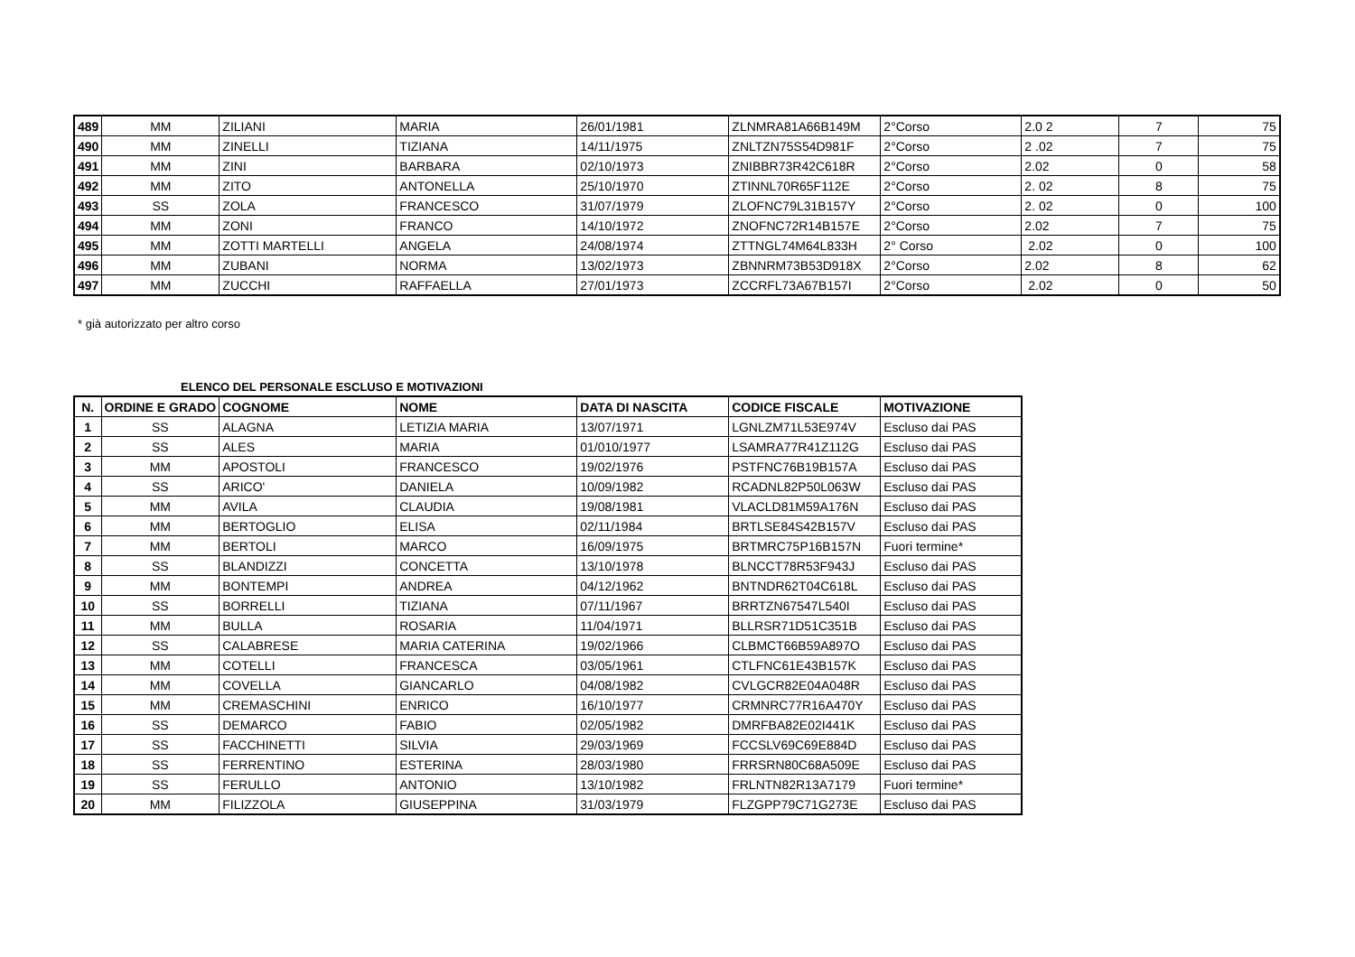| 489 | MM | ZILIANI | MARIA | 26/01/1981 | ZLNMRA81A66B149M | 2°Corso | 2.0 2 | 7 | 75 |
| 490 | MM | ZINELLI | TIZIANA | 14/11/1975 | ZNLTZN75S54D981F | 2°Corso | 2 .02 | 7 | 75 |
| 491 | MM | ZINI | BARBARA | 02/10/1973 | ZNIBBR73R42C618R | 2°Corso | 2.02 | 0 | 58 |
| 492 | MM | ZITO | ANTONELLA | 25/10/1970 | ZTINNL70R65F112E | 2°Corso | 2. 02 | 8 | 75 |
| 493 | SS | ZOLA | FRANCESCO | 31/07/1979 | ZLOFNC79L31B157Y | 2°Corso | 2. 02 | 0 | 100 |
| 494 | MM | ZONI | FRANCO | 14/10/1972 | ZNOFNC72R14B157E | 2°Corso | 2.02 | 7 | 75 |
| 495 | MM | ZOTTI MARTELLI | ANGELA | 24/08/1974 | ZTTNGL74M64L833H | 2° Corso | 2.02 | 0 | 100 |
| 496 | MM | ZUBANI | NORMA | 13/02/1973 | ZBNNRM73B53D918X | 2°Corso | 2.02 | 8 | 62 |
| 497 | MM | ZUCCHI | RAFFAELLA | 27/01/1973 | ZCCRFL73A67B157I | 2°Corso | 2.02 | 0 | 50 |
* già autorizzato per altro corso
ELENCO DEL PERSONALE ESCLUSO E MOTIVAZIONI
| N. | ORDINE E GRADO | COGNOME | NOME | DATA DI NASCITA | CODICE FISCALE | MOTIVAZIONE |
| --- | --- | --- | --- | --- | --- | --- |
| 1 | SS | ALAGNA | LETIZIA MARIA | 13/07/1971 | LGNLZM71L53E974V | Escluso dai PAS |
| 2 | SS | ALES | MARIA | 01/010/1977 | LSAMRA77R41Z112G | Escluso dai PAS |
| 3 | MM | APOSTOLI | FRANCESCO | 19/02/1976 | PSTFNC76B19B157A | Escluso dai PAS |
| 4 | SS | ARICO' | DANIELA | 10/09/1982 | RCADNL82P50L063W | Escluso dai PAS |
| 5 | MM | AVILA | CLAUDIA | 19/08/1981 | VLACLD81M59A176N | Escluso dai PAS |
| 6 | MM | BERTOGLIO | ELISA | 02/11/1984 | BRTLSE84S42B157V | Escluso dai PAS |
| 7 | MM | BERTOLI | MARCO | 16/09/1975 | BRTMRC75P16B157N | Fuori termine* |
| 8 | SS | BLANDIZZI | CONCETTA | 13/10/1978 | BLNCCT78R53F943J | Escluso dai PAS |
| 9 | MM | BONTEMPI | ANDREA | 04/12/1962 | BNTNDR62T04C618L | Escluso dai PAS |
| 10 | SS | BORRELLI | TIZIANA | 07/11/1967 | BRRTZN67547L540I | Escluso dai PAS |
| 11 | MM | BULLA | ROSARIA | 11/04/1971 | BLLRSR71D51C351B | Escluso dai PAS |
| 12 | SS | CALABRESE | MARIA CATERINA | 19/02/1966 | CLBMCT66B59A897O | Escluso dai PAS |
| 13 | MM | COTELLI | FRANCESCA | 03/05/1961 | CTLFNC61E43B157K | Escluso dai PAS |
| 14 | MM | COVELLA | GIANCARLO | 04/08/1982 | CVLGCR82E04A048R | Escluso dai PAS |
| 15 | MM | CREMASCHINI | ENRICO | 16/10/1977 | CRMNRC77R16A470Y | Escluso dai PAS |
| 16 | SS | DEMARCO | FABIO | 02/05/1982 | DMRFBA82E02I441K | Escluso dai PAS |
| 17 | SS | FACCHINETTI | SILVIA | 29/03/1969 | FCCSLV69C69E884D | Escluso dai PAS |
| 18 | SS | FERRENTINO | ESTERINA | 28/03/1980 | FRRSRN80C68A509E | Escluso dai PAS |
| 19 | SS | FERULLO | ANTONIO | 13/10/1982 | FRLNTN82R13A7179 | Fuori termine* |
| 20 | MM | FILIZZOLA | GIUSEPPINA | 31/03/1979 | FLZGPP79C71G273E | Escluso dai PAS |